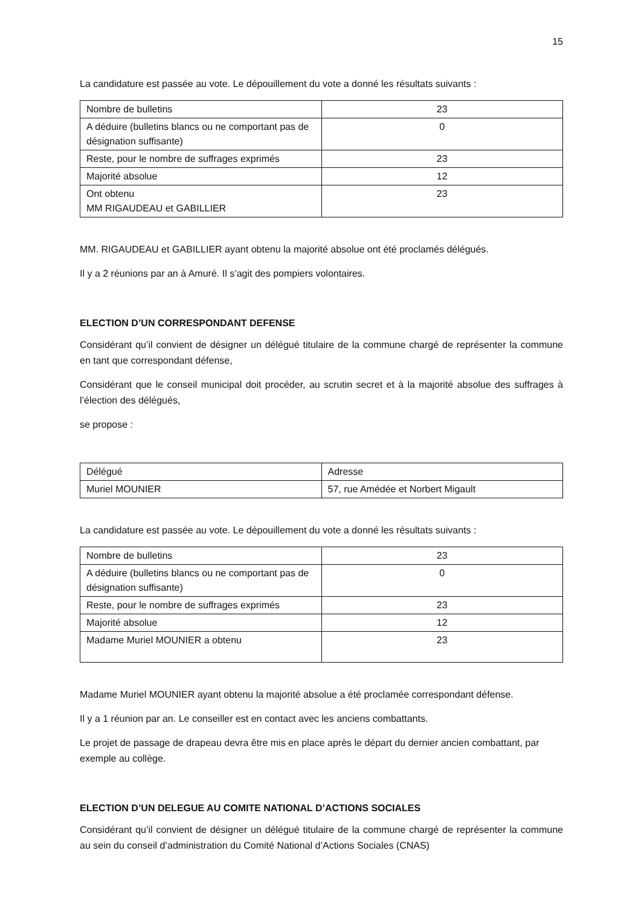15
La candidature est passée au vote. Le dépouillement du vote a donné les résultats suivants :
| Nombre de bulletins | 23 |
| A déduire (bulletins blancs ou ne comportant pas de désignation suffisante) | 0 |
| Reste, pour le nombre de suffrages exprimés | 23 |
| Majorité absolue | 12 |
| Ont obtenu MM RIGAUDEAU et GABILLIER | 23 |
MM. RIGAUDEAU et GABILLIER ayant obtenu la majorité absolue ont été proclamés délégués.
Il y a 2 réunions par an à Amuré. Il s’agit des pompiers volontaires.
ELECTION D’UN CORRESPONDANT DEFENSE
Considérant qu’il convient de désigner un délégué titulaire de la commune chargé de représenter la commune en tant que correspondant défense,
Considérant que le conseil municipal doit procéder, au scrutin secret et à la majorité absolue des suffrages à l’élection des délégués,
se propose :
| Délégué | Adresse |
| Muriel MOUNIER | 57, rue Amédée et Norbert Migault |
La candidature est passée au vote. Le dépouillement du vote a donné les résultats suivants :
| Nombre de bulletins | 23 |
| A déduire (bulletins blancs ou ne comportant pas de désignation suffisante) | 0 |
| Reste, pour le nombre de suffrages exprimés | 23 |
| Majorité absolue | 12 |
| Madame Muriel MOUNIER a obtenu | 23 |
Madame Muriel MOUNIER ayant obtenu la majorité absolue a été proclamée correspondant défense.
Il y a 1 réunion par an. Le conseiller est en contact avec les anciens combattants.
Le projet de passage de drapeau devra être mis en place après le départ du dernier ancien combattant, par exemple au collège.
ELECTION D’UN DELEGUE AU COMITE NATIONAL D’ACTIONS SOCIALES
Considérant qu’il convient de désigner un délégué titulaire de la commune chargé de représenter la commune au sein du conseil d’administration du Comité National d’Actions Sociales (CNAS)